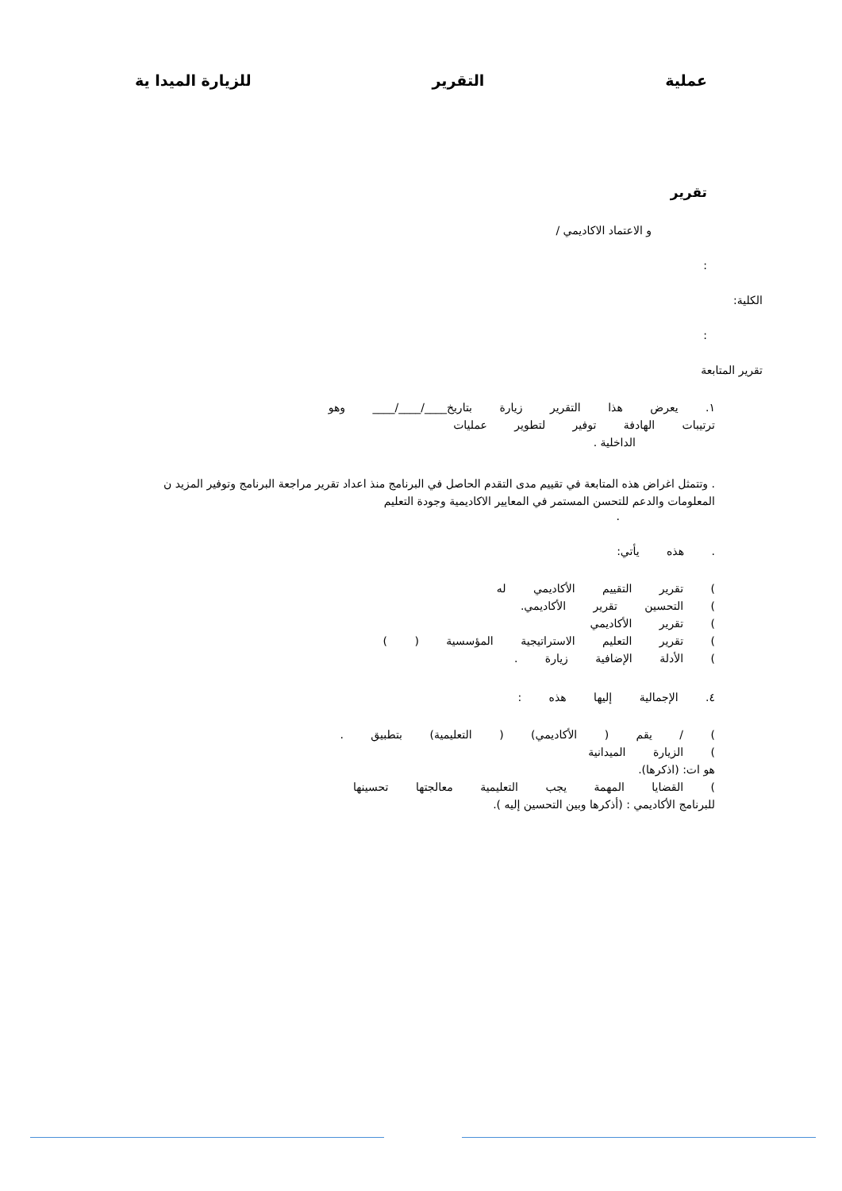عملية التقرير للزيارة الميدا ية
تقرير
و الاعتماد الاكاديمي /
:
الكلية:
:
تقرير المتابعة
١. يعرض هذا التقرير زيارة بتاريخ____/____/____ وهو
ترتيبات الهادفة توفير لتطوير عمليات
الداخلية .
. وتتمثل اغراض هذه المتابعة في تقييم مدى التقدم الحاصل في البرنامج منذ اعداد تقرير مراجعة البرنامج وتوفير المزيد ن المعلومات والدعم للتحسن المستمر في المعايير الاكاديمية وجودة التعليم
.
. هذه يأتي:
) تقرير التقييم الأكاديمي له
) التحسين تقرير الأكاديمي.
) تقرير الأكاديمي
) تقرير التعليم الاستراتيجية المؤسسية ( )
) الأدلة الإضافية زيارة .
٤. الإجمالية إليها هذه :
) / يقم ( الأكاديمي) ( التعليمية) بتطبيق .
) الزيارة الميدانية
هو ات: (اذكرها).
) القضايا المهمة يجب التعليمية معالجتها تحسينها
للبرنامج الأكاديمي : (أذكرها وبين التحسين إليه ).